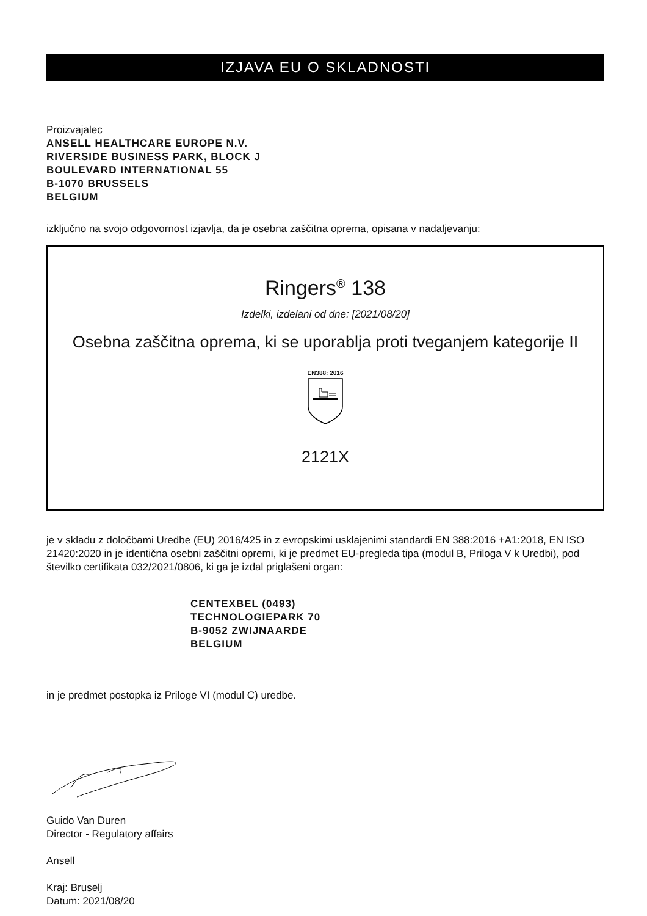IZJAVA EU O SKLADNOSTI
Proizvajalec
ANSELL HEALTHCARE EUROPE N.V.
RIVERSIDE BUSINESS PARK, BLOCK J
BOULEVARD INTERNATIONAL 55
B-1070 BRUSSELS
BELGIUM
izključno na svojo odgovornost izjavlja, da je osebna zaščitna oprema, opisana v nadaljevanju:
Ringers<sup>®</sup> 138
Izdelki, izdelani od dne: [2021/08/20]
Osebna zaščitna oprema, ki se uporablja proti tveganjem kategorije II
EN388: 2016
2121X
je v skladu z določbami Uredbe (EU) 2016/425 in z evropskimi usklajenimi standardi EN 388:2016 +A1:2018, EN ISO 21420:2020 in je identična osebni zaščitni opremi, ki je predmet EU-pregleda tipa (modul B, Priloga V k Uredbi), pod številko certifikata 032/2021/0806, ki ga je izdal priglašeni organ:
CENTEXBEL (0493)
TECHNOLOGIEPARK 70
B-9052 ZWIJNAARDE
BELGIUM
in je predmet postopka iz Priloge VI (modul C) uredbe.
Guido Van Duren
Director - Regulatory affairs
Ansell
Kraj: Bruselj
Datum: 2021/08/20